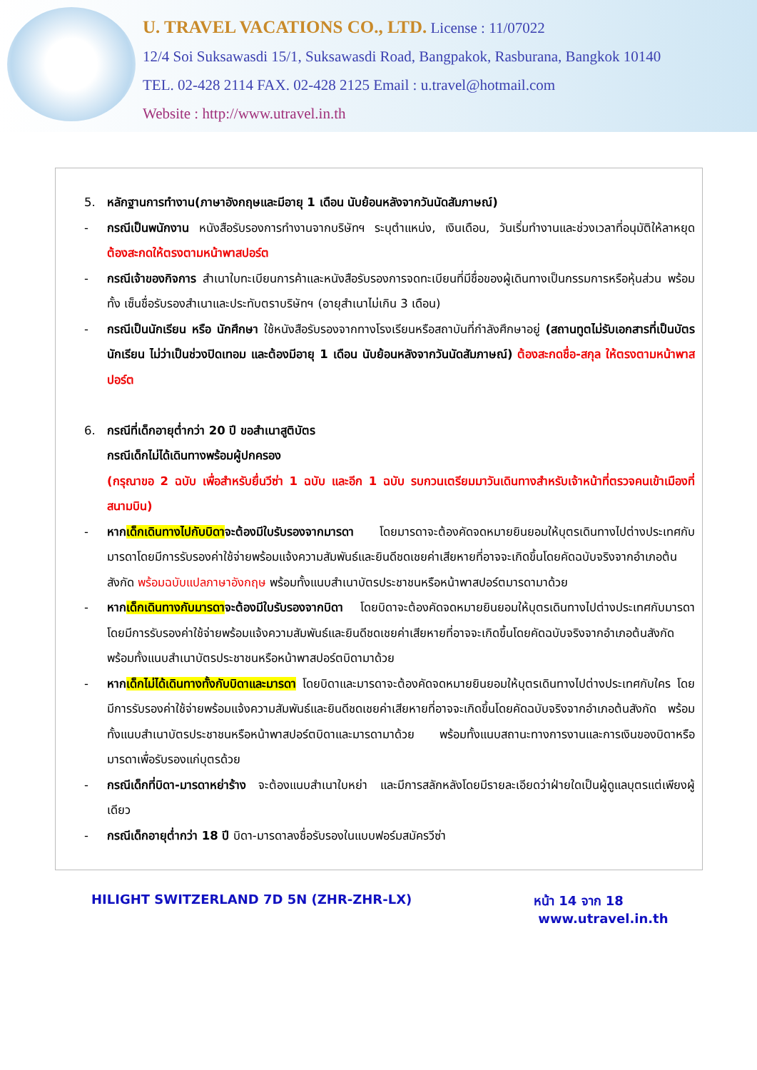U. TRAVEL VACATIONS CO., LTD. License : 11/07022
12/4 Soi Suksawasdi 15/1, Suksawasdi Road, Bangpakok, Rasburana, Bangkok 10140
TEL. 02-428 2114 FAX. 02-428 2125 Email : u.travel@hotmail.com
Website : http://www.utravel.in.th
5. หลักฐานการทำงาน(ภาษาอังกฤษและมีอายุ 1 เดือน นับย้อนหลังจากวันนัดสัมภาษณ์)
- กรณีเป็นพนักงาน หนังสือรับรองการทำงานจากบริษัทฯ ระบุตำแหน่ง, เงินเดือน, วันเริ่มทำงานและช่วงเวลาที่อนุมัติให้ลาหยุด ต้องสะกดให้ตรงตามหน้าพาสปอร์ต
- กรณีเจ้าของกิจการ สำเนาใบทะเบียนการค้าและหนังสือรับรองการจดทะเบียนที่มีชื่อของผู้เดินทางเป็นกรรมการหรือหุ้นส่วน พร้อมทั้ง เซ็นชื่อรับรองสำเนาและประทับตราบริษัทฯ (อายุสำเนาไม่เกิน 3 เดือน)
- กรณีเป็นนักเรียน หรือ นักศึกษา ใช้หนังสือรับรองจากทางโรงเรียนหรือสถาบันที่กำลังศึกษาอยู่ (สถานทูตไม่รับเอกสารที่เป็นบัตรนักเรียน ไม่ว่าเป็นช่วงปิดเทอม และต้องมีอายุ 1 เดือน นับย้อนหลังจากวันนัดสัมภาษณ์) ต้องสะกดชื่อ-สกุล ให้ตรงตามหน้าพาสปอร์ต
6. กรณีที่เด็กอายุต่ำกว่า 20 ปี ขอสำเนาสูติบัตร
กรณีเด็กไม่ได้เดินทางพร้อมผู้ปกครอง
(กรุณาขอ 2 ฉบับ เพื่อสำหรับยื่นวีซ่า 1 ฉบับ และอีก 1 ฉบับ รบกวนเตรียมมาวันเดินทางสำหรับเจ้าหน้าที่ตรวจคนเข้าเมืองที่สนามบิน)
- หากเด็กเดินทางไปกับบิดาจะต้องมีใบรับรองจากมารดา โดยมารดาจะต้องคัดจดหมายยินยอมให้บุตรเดินทางไปต่างประเทศกับมารดาโดยมีการรับรองค่าใช้จ่ายพร้อมแจ้งความสัมพันธ์และยินดีชดเชยค่าเสียหายที่อาจจะเกิดขึ้นโดยคัดฉบับจริงจากอำเภอต้นสังกัด พร้อมฉบับแปลภาษาอังกฤษ พร้อมทั้งแนบสำเนาบัตรประชาชนหรือหน้าพาสปอร์ตมารดามาด้วย
- หากเด็กเดินทางกับมารดาจะต้องมีใบรับรองจากบิดา โดยบิดาจะต้องคัดจดหมายยินยอมให้บุตรเดินทางไปต่างประเทศกับมารดาโดยมีการรับรองค่าใช้จ่ายพร้อมแจ้งความสัมพันธ์และยินดีชดเชยค่าเสียหายที่อาจจะเกิดขึ้นโดยคัดฉบับจริงจากอำเภอต้นสังกัด พร้อมทั้งแนบสำเนาบัตรประชาชนหรือหน้าพาสปอร์ตบิดามาด้วย
- หากเด็กไม่ได้เดินทางทั้งกับบิดาและมารดา โดยบิดาและมารดาจะต้องคัดจดหมายยินยอมให้บุตรเดินทางไปต่างประเทศกับใคร โดยมีการรับรองค่าใช้จ่ายพร้อมแจ้งความสัมพันธ์และยินดีชดเชยค่าเสียหายที่อาจจะเกิดขึ้นโดยคัดฉบับจริงจากอำเภอต้นสังกัด พร้อมทั้งแนบสำเนาบัตรประชาชนหรือหน้าพาสปอร์ตบิดาและมารดามาด้วย พร้อมทั้งแนบสถานะทางการงานและการเงินของบิดาหรือมารดาเพื่อรับรองแก่บุตรด้วย
- กรณีเด็กที่บิดา-มารดาหย่าร้าง จะต้องแนบสำเนาใบหย่า และมีการสลักหลังโดยมีรายละเอียดว่าฝ่ายใดเป็นผู้ดูแลบุตรแต่เพียงผู้เดียว
- กรณีเด็กอายุต่ำกว่า 18 ปี บิดา-มารดาลงชื่อรับรองในแบบฟอร์มสมัครวีซ่า
HILIGHT SWITZERLAND 7D 5N (ZHR-ZHR-LX) หน้า 14 จาก 18
www.utravel.in.th